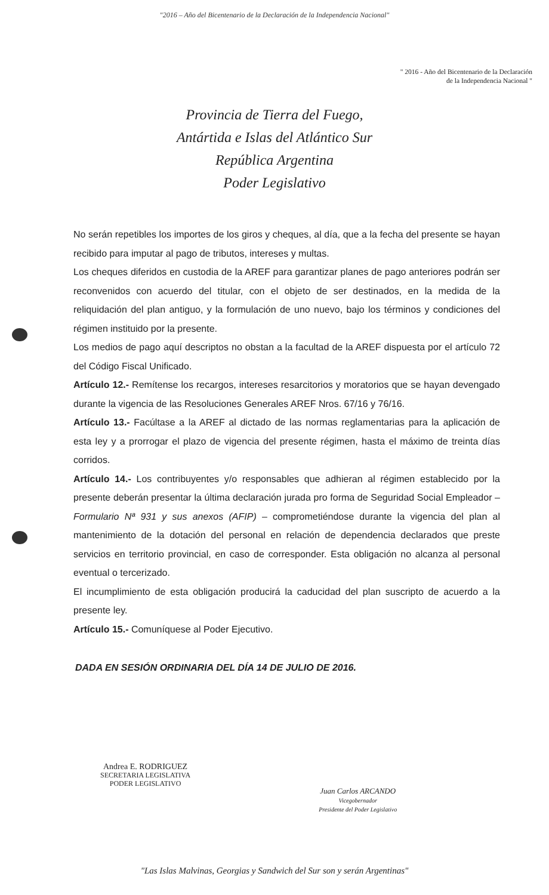"2016 – Año del Bicentenario de la Declaración de la Independencia Nacional"
" 2016 - Año del Bicentenario de la Declaración
de la Independencia Nacional "
Provincia de Tierra del Fuego,
Antártida e Islas del Atlántico Sur
República Argentina
Poder Legislativo
No serán repetibles los importes de los giros y cheques, al día, que a la fecha del presente se hayan recibido para imputar al pago de tributos, intereses y multas.
Los cheques diferidos en custodia de la AREF para garantizar planes de pago anteriores podrán ser reconvenidos con acuerdo del titular, con el objeto de ser destinados, en la medida de la reliquidación del plan antiguo, y la formulación de uno nuevo, bajo los términos y condiciones del régimen instituido por la presente.
Los medios de pago aquí descriptos no obstan a la facultad de la AREF dispuesta por el artículo 72 del Código Fiscal Unificado.
Artículo 12.- Remítense los recargos, intereses resarcitorios y moratorios que se hayan devengado durante la vigencia de las Resoluciones Generales AREF Nros. 67/16 y 76/16.
Artículo 13.- Facúltase a la AREF al dictado de las normas reglamentarias para la aplicación de esta ley y a prorrogar el plazo de vigencia del presente régimen, hasta el máximo de treinta días corridos.
Artículo 14.- Los contribuyentes y/o responsables que adhieran al régimen establecido por la presente deberán presentar la última declaración jurada pro forma de Seguridad Social Empleador – Formulario Nª 931 y sus anexos (AFIP) – comprometiéndose durante la vigencia del plan al mantenimiento de la dotación del personal en relación de dependencia declarados que preste servicios en territorio provincial, en caso de corresponder. Esta obligación no alcanza al personal eventual o tercerizado.
El incumplimiento de esta obligación producirá la caducidad del plan suscripto de acuerdo a la presente ley.
Artículo 15.- Comuníquese al Poder Ejecutivo.
DADA EN SESIÓN ORDINARIA DEL DÍA 14 DE JULIO DE 2016.
Andrea E. RODRIGUEZ
SECRETARIA LEGISLATIVA
PODER LEGISLATIVO
Juan Carlos ARCANDO
Vicegobernador
Presidente del Poder Legislativo
"Las Islas Malvinas, Georgias y Sandwich del Sur son y serán Argentinas"